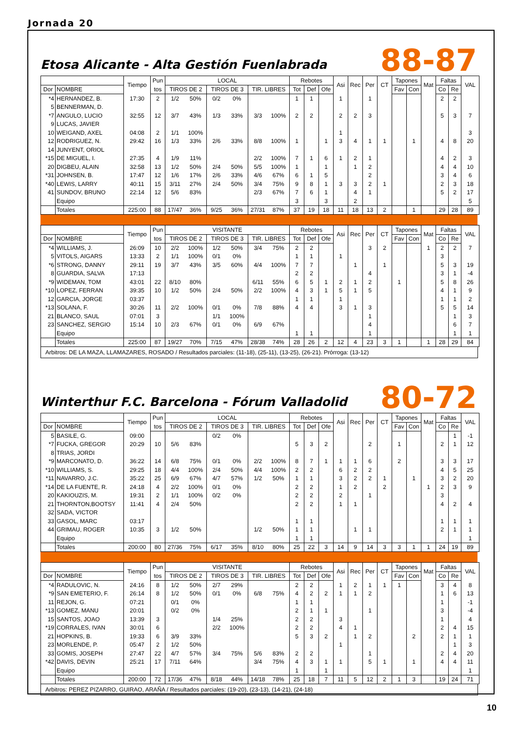Jornada 20
Etosa Alicante - Alta Gestión Fuenlabrada
88-87
| | | Tiempo | Pun | LOCAL | | | | | | Rebotes | | | Asi | Rec | Per | CT | Tapones | | Mat | Faltas | | VAL |
| --- | --- | --- | --- | --- | --- | --- | --- | --- | --- | --- | --- | --- | --- | --- | --- | --- | --- | --- | --- | --- | --- | --- |
| Dor | NOMBRE | | tos | TIROS DE 2 | | TIROS DE 3 | | TIR. LIBRES | | Tot | Def | Ofe | | | | | Fav | Con | | Co | Re | |
| *4 | HERNANDEZ, B. | 17:30 | 2 | 1/2 | 50% | 0/2 | 0% | | | 1 | 1 | | 1 | | 1 | | | | | 2 | 2 | |
| 5 | BENNERMAN, D. | | | | | | | | | | | | | | | | | | | | | |
| *7 | ANGULO, LUCIO | 32:55 | 12 | 3/7 | 43% | 1/3 | 33% | 3/3 | 100% | 2 | 2 | | 2 | 2 | 3 | | | | | 5 | 3 | 7 |
| 9 | LUCAS, JAVIER | | | | | | | | | | | | | | | | | | | | | |
| 10 | WEIGAND, AXEL | 04:08 | 2 | 1/1 | 100% | | | | | | | | 1 | | | | | | | | | 3 |
| 12 | RODRIGUEZ, N. | 29:42 | 16 | 1/3 | 33% | 2/6 | 33% | 8/8 | 100% | 1 | | 1 | 3 | 4 | 1 | 1 | | 1 | | 4 | 8 | 20 |
| 14 | JUNYENT, ORIOL | | | | | | | | | | | | | | | | | | | | | |
| *15 | DE MIGUEL, I. | 27:35 | 4 | 1/9 | 11% | | | 2/2 | 100% | 7 | 1 | 6 | 1 | 2 | 1 | | | | | 4 | 2 | 3 |
| 20 | DIGBEU, ALAIN | 32:58 | 13 | 1/2 | 50% | 2/4 | 50% | 5/5 | 100% | 1 | | 1 | | 1 | 2 | | | | | 4 | 4 | 10 |
| *31 | JOHNSEN, B. | 17:47 | 12 | 1/6 | 17% | 2/6 | 33% | 4/6 | 67% | 6 | 1 | 5 | | | 2 | | | | | 3 | 4 | 6 |
| *40 | LEWIS, LARRY | 40:11 | 15 | 3/11 | 27% | 2/4 | 50% | 3/4 | 75% | 9 | 8 | 1 | 3 | 3 | 2 | 1 | | | | 2 | 3 | 18 |
| 41 | SUNDOV, BRUNO | 22:14 | 12 | 5/6 | 83% | | | 2/3 | 67% | 7 | 6 | 1 | | 4 | 1 | | | | | 5 | 2 | 17 |
| | Equipo | | | | | | | | | 3 | | 3 | | 2 | | | | | | | | 5 |
| | Totales | 225:00 | 88 | 17/47 | 36% | 9/25 | 36% | 27/31 | 87% | 37 | 19 | 18 | 11 | 18 | 13 | 2 | | 1 | | 29 | 28 | 89 |
| | | Tiempo | Pun | VISITANTE | | | | | | Rebotes | | | Asi | Rec | Per | CT | Tapones | | Mat | Faltas | | VAL |
| --- | --- | --- | --- | --- | --- | --- | --- | --- | --- | --- | --- | --- | --- | --- | --- | --- | --- | --- | --- | --- | --- | --- |
| Dor | NOMBRE | | tos | TIROS DE 2 | | TIROS DE 3 | | TIR. LIBRES | | Tot | Def | Ofe | | | | | Fav | Con | | Co | Re | |
| *4 | WILLIAMS, J. | 26:09 | 10 | 2/2 | 100% | 1/2 | 50% | 3/4 | 75% | 2 | 2 | | | | 3 | 2 | | | 1 | 2 | 2 | 7 |
| 5 | VITOLS, AIGARS | 13:33 | 2 | 1/1 | 100% | 0/1 | 0% | | | 1 | 1 | | 1 | | | | | | | 3 | | |
| *6 | STRONG, DANNY | 29:11 | 19 | 3/7 | 43% | 3/5 | 60% | 4/4 | 100% | 7 | 7 | | | 1 | | 1 | | | | 5 | 3 | 19 |
| 8 | GUARDIA, SALVA | 17:13 | | | | | | | | 2 | 2 | | | | 4 | | | | | 3 | 1 | -4 |
| *9 | WIDEMAN, TOM | 43:01 | 22 | 8/10 | 80% | | | 6/11 | 55% | 6 | 5 | 1 | 2 | 1 | 2 | | 1 | | | 5 | 8 | 26 |
| *10 | LOPEZ, FERRAN | 39:35 | 10 | 1/2 | 50% | 2/4 | 50% | 2/2 | 100% | 4 | 3 | 1 | 5 | 1 | 5 | | | | | 4 | 1 | 9 |
| 12 | GARCIA, JORGE | 03:37 | | | | | | | | 1 | 1 | | 1 | | | | | | | 1 | 1 | 2 |
| *13 | SOLANA, F. | 30:26 | 11 | 2/2 | 100% | 0/1 | 0% | 7/8 | 88% | 4 | 4 | | 3 | 1 | 3 | | | | | 5 | 5 | 14 |
| 21 | BLANCO, SAUL | 07:01 | 3 | | | 1/1 | 100% | | | | | | | | 1 | | | | | | 1 | 3 |
| 23 | SANCHEZ, SERGIO | 15:14 | 10 | 2/3 | 67% | 0/1 | 0% | 6/9 | 67% | | | | | | 4 | | | | | | 6 | 7 |
| | Equipo | | | | | | | | | 1 | 1 | | | | 1 | | | | | | 1 | 1 |
| | Totales | 225:00 | 87 | 19/27 | 70% | 7/15 | 47% | 28/38 | 74% | 28 | 26 | 2 | 12 | 4 | 23 | 3 | 1 | | 1 | 28 | 29 | 84 |
Arbitros: DE LA MAZA, LLAMAZARES, ROSADO / Resultados parciales: (11-18), (25-11), (13-25), (26-21). Prórroga: (13-12)
Winterthur F.C. Barcelona - Fórum Valladolid
80-72
| | | Tiempo | Pun | LOCAL | | | | | | Rebotes | | | Asi | Rec | Per | CT | Tapones | | Mat | Faltas | | VAL |
| --- | --- | --- | --- | --- | --- | --- | --- | --- | --- | --- | --- | --- | --- | --- | --- | --- | --- | --- | --- | --- | --- | --- |
| Dor | NOMBRE | | tos | TIROS DE 2 | | TIROS DE 3 | | TIR. LIBRES | | Tot | Def | Ofe | | | | | Fav | Con | | Co | Re | |
| 5 | BASILE, G. | 09:00 | | | | 0/2 | 0% | | | | | | | | | | | | | | 1 | -1 |
| *7 | FUCKA, GREGOR | 20:29 | 10 | 5/6 | 83% | | | | | 5 | 3 | 2 | | | 2 | | 1 | | | 2 | 1 | 12 |
| 8 | TRIAS, JORDI | | | | | | | | | | | | | | | | | | | | | |
| *9 | MARCONATO, D. | 36:22 | 14 | 6/8 | 75% | 0/1 | 0% | 2/2 | 100% | 8 | 7 | 1 | 1 | 1 | 6 | | 2 | | | 3 | 3 | 17 |
| *10 | WILLIAMS, S. | 29:25 | 18 | 4/4 | 100% | 2/4 | 50% | 4/4 | 100% | 2 | 2 | | 6 | 2 | 2 | | | | | 4 | 5 | 25 |
| *11 | NAVARRO, J.C. | 35:22 | 25 | 6/9 | 67% | 4/7 | 57% | 1/2 | 50% | 1 | 1 | | 3 | 2 | 2 | 1 | | 1 | | 3 | 2 | 20 |
| *14 | DE LA FUENTE, R. | 24:18 | 4 | 2/2 | 100% | 0/1 | 0% | | | 2 | 2 | | 1 | 2 | | 2 | | | 1 | 2 | 3 | 9 |
| 20 | KAKIOUZIS, M. | 19:31 | 2 | 1/1 | 100% | 0/2 | 0% | | | 2 | 2 | | 2 | | 1 | | | | | 3 | | |
| 21 | THORNTON,BOOTSY | 11:41 | 4 | 2/4 | 50% | | | | | 2 | 2 | | 1 | 1 | | | | | | 4 | 2 | 4 |
| 32 | SADA, VICTOR | | | | | | | | | | | | | | | | | | | | | |
| 33 | GASOL, MARC | 03:17 | | | | | | | | 1 | 1 | | | | | | | | | 1 | 1 | 1 |
| 44 | GRIMAU, ROGER | 10:35 | 3 | 1/2 | 50% | | | 1/2 | 50% | 1 | 1 | | | 1 | 1 | | | | | 2 | 1 | 1 |
| | Equipo | | | | | | | | | 1 | 1 | | | | | | | | | | | 1 |
| | Totales | 200:00 | 80 | 27/36 | 75% | 6/17 | 35% | 8/10 | 80% | 25 | 22 | 3 | 14 | 9 | 14 | 3 | 3 | 1 | 1 | 24 | 19 | 89 |
| | | Tiempo | Pun | VISITANTE | | | | | | Rebotes | | | Asi | Rec | Per | CT | Tapones | | Mat | Faltas | | VAL |
| --- | --- | --- | --- | --- | --- | --- | --- | --- | --- | --- | --- | --- | --- | --- | --- | --- | --- | --- | --- | --- | --- | --- |
| Dor | NOMBRE | | tos | TIROS DE 2 | | TIROS DE 3 | | TIR. LIBRES | | Tot | Def | Ofe | | | | | Fav | Con | | Co | Re | |
| *4 | RADULOVIC, N. | 24:16 | 8 | 1/2 | 50% | 2/7 | 29% | | | 2 | 2 | | 1 | 2 | 1 | 1 | 1 | | | 3 | 4 | 8 |
| *9 | SAN EMETERIO, F. | 26:14 | 8 | 1/2 | 50% | 0/1 | 0% | 6/8 | 75% | 4 | 2 | 2 | 1 | 1 | 2 | | | | | 1 | 6 | 13 |
| 11 | REJON, G. | 07:21 | | 0/1 | 0% | | | | | 1 | 1 | | | | | | | | | 1 | | -1 |
| *13 | GOMEZ, MANU | 20:01 | | 0/2 | 0% | | | | | 2 | 1 | 1 | | | 1 | | | | | 3 | | -4 |
| 15 | SANTOS, JOAO | 13:39 | 3 | | | 1/4 | 25% | | | 2 | 2 | | 3 | | | | | | | 1 | | 4 |
| *19 | CORRALES, IVAN | 30:01 | 6 | | | 2/2 | 100% | | | 2 | 2 | | 4 | 1 | | | | | | 2 | 4 | 15 |
| 21 | HOPKINS, B. | 19:33 | 6 | 3/9 | 33% | | | | | 5 | 3 | 2 | | 1 | 2 | | | 2 | | 2 | 1 | 1 |
| 23 | MORLENDE, P. | 05:47 | 2 | 1/2 | 50% | | | | | | | | 1 | | | | | | | | 1 | 3 |
| 33 | GOMIS, JOSEPH | 27:47 | 22 | 4/7 | 57% | 3/4 | 75% | 5/6 | 83% | 2 | 2 | | | | 1 | | | | | 2 | 4 | 20 |
| *42 | DAVIS, DEVIN | 25:21 | 17 | 7/11 | 64% | | | 3/4 | 75% | 4 | 3 | 1 | 1 | | 5 | 1 | | 1 | | 4 | 4 | 11 |
| | Equipo | | | | | | | | | 1 | | 1 | | | | | | | | | | 1 |
| | Totales | 200:00 | 72 | 17/36 | 47% | 8/18 | 44% | 14/18 | 78% | 25 | 18 | 7 | 11 | 5 | 12 | 2 | 1 | 3 | | 19 | 24 | 71 |
Arbitros: PEREZ PIZARRO, GUIRAO, ARAÑA / Resultados parciales: (19-20), (23-13), (14-21), (24-18)
10